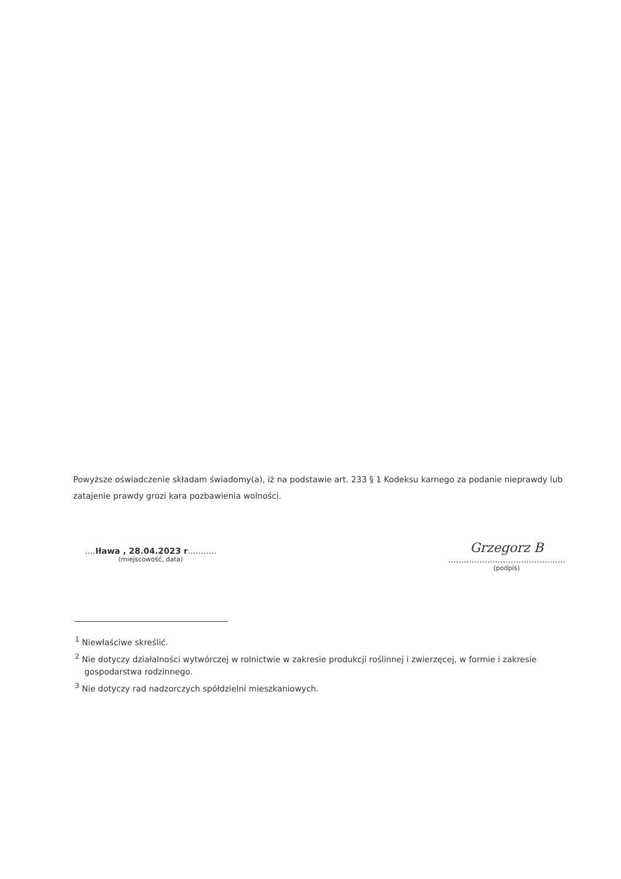Powyższe oświadczenie składam świadomy(a), iż na podstawie art. 233 § 1 Kodeksu karnego za podanie nieprawdy lub zatajenie prawdy grozi kara pozbawienia wolności.
....Iława , 28.04.2023 r...........
(miejscowość, data)
Grzegorz B
.............................................
(podpis)
<sup>1</sup> Niewłaściwe skreślić.
<sup>2</sup> Nie dotyczy działalności wytwórczej w rolnictwie w zakresie produkcji roślinnej i zwierzęcej, w formie i zakresie gospodarstwa rodzinnego.
<sup>3</sup> Nie dotyczy rad nadzorczych spółdzielni mieszkaniowych.